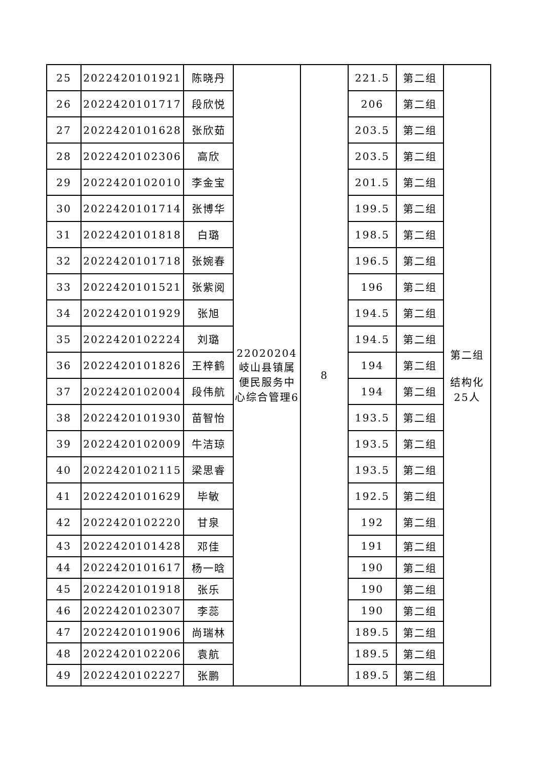| 25 | 2022420101921 | 陈晓丹 | 22020204 岐山县镇属便民服务中心综合管理6 | 8 | 221.5 | 第二组 | 第二组 结构化25人 |
| 26 | 2022420101717 | 段欣悦 | | | 206 | 第二组 | |
| 27 | 2022420101628 | 张欣茹 | | | 203.5 | 第二组 | |
| 28 | 2022420102306 | 高欣 | | | 203.5 | 第二组 | |
| 29 | 2022420102010 | 李金宝 | | | 201.5 | 第二组 | |
| 30 | 2022420101714 | 张博华 | | | 199.5 | 第二组 | |
| 31 | 2022420101818 | 白璐 | | | 198.5 | 第二组 | |
| 32 | 2022420101718 | 张婉春 | | | 196.5 | 第二组 | |
| 33 | 2022420101521 | 张紫阅 | | | 196 | 第二组 | |
| 34 | 2022420101929 | 张旭 | | | 194.5 | 第二组 | |
| 35 | 2022420102224 | 刘璐 | | | 194.5 | 第二组 | |
| 36 | 2022420101826 | 王梓鹤 | | | 194 | 第二组 | |
| 37 | 2022420102004 | 段伟航 | | | 194 | 第二组 | |
| 38 | 2022420101930 | 苗智怡 | | | 193.5 | 第二组 | |
| 39 | 2022420102009 | 牛洁琼 | | | 193.5 | 第二组 | |
| 40 | 2022420102115 | 梁思睿 | | | 193.5 | 第二组 | |
| 41 | 2022420101629 | 毕敏 | | | 192.5 | 第二组 | |
| 42 | 2022420102220 | 甘泉 | | | 192 | 第二组 | |
| 43 | 2022420101428 | 邓佳 | | | 191 | 第二组 | |
| 44 | 2022420101617 | 杨一晗 | | | 190 | 第二组 | |
| 45 | 2022420101918 | 张乐 | | | 190 | 第二组 | |
| 46 | 2022420102307 | 李蕊 | | | 190 | 第二组 | |
| 47 | 2022420101906 | 尚瑞林 | | | 189.5 | 第二组 | |
| 48 | 2022420102206 | 袁航 | | | 189.5 | 第二组 | |
| 49 | 2022420102227 | 张鹏 | | | 189.5 | 第二组 | |